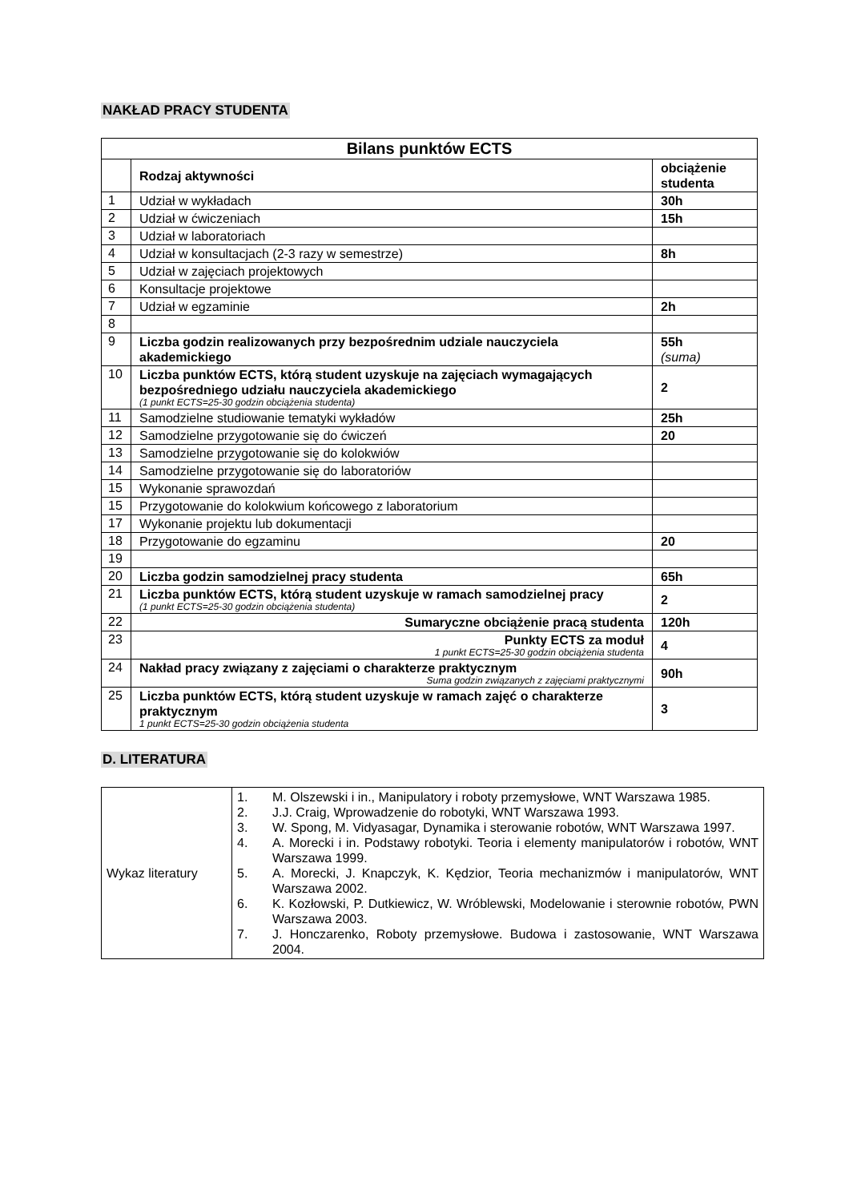NAKŁAD PRACY STUDENTA
| Bilans punktów ECTS | | |
| --- | --- | --- |
| | Rodzaj aktywności | obciążenie studenta |
| 1 | Udział w wykładach | 30h |
| 2 | Udział w ćwiczeniach | 15h |
| 3 | Udział w laboratoriach | |
| 4 | Udział w konsultacjach (2-3 razy w semestrze) | 8h |
| 5 | Udział w zajęciach projektowych | |
| 6 | Konsultacje projektowe | |
| 7 | Udział w egzaminie | 2h |
| 8 | | |
| 9 | Liczba godzin realizowanych przy bezpośrednim udziale nauczyciela akademickiego | 55h (suma) |
| 10 | Liczba punktów ECTS, którą student uzyskuje na zajęciach wymagających bezpośredniego udziału nauczyciela akademickiego (1 punkt ECTS=25-30 godzin obciążenia studenta) | 2 |
| 11 | Samodzielne studiowanie tematyki wykładów | 25h |
| 12 | Samodzielne przygotowanie się do ćwiczeń | 20 |
| 13 | Samodzielne przygotowanie się do kolokwiów | |
| 14 | Samodzielne przygotowanie się do laboratoriów | |
| 15 | Wykonanie sprawozdań | |
| 15 | Przygotowanie do kolokwium końcowego z laboratorium | |
| 17 | Wykonanie projektu lub dokumentacji | |
| 18 | Przygotowanie do egzaminu | 20 |
| 19 | | |
| 20 | Liczba godzin samodzielnej pracy studenta | 65h |
| 21 | Liczba punktów ECTS, którą student uzyskuje w ramach samodzielnej pracy (1 punkt ECTS=25-30 godzin obciążenia studenta) | 2 |
| 22 | Sumaryczne obciążenie pracą studenta | 120h |
| 23 | Punkty ECTS za moduł 1 punkt ECTS=25-30 godzin obciążenia studenta | 4 |
| 24 | Nakład pracy związany z zajęciami o charakterze praktycznym Suma godzin związanych z zajęciami praktycznymi | 90h |
| 25 | Liczba punktów ECTS, którą student uzyskuje w ramach zajęć o charakterze praktycznym 1 punkt ECTS=25-30 godzin obciążenia studenta | 3 |
D. LITERATURA
| Wykaz literatury | 1. M. Olszewski i in., Manipulatory i roboty przemysłowe, WNT Warszawa 1985. 2. J.J. Craig, Wprowadzenie do robotyki, WNT Warszawa 1993. 3. W. Spong, M. Vidyasagar, Dynamika i sterowanie robotów, WNT Warszawa 1997. 4. A. Morecki i in. Podstawy robotyki. Teoria i elementy manipulatorów i robotów, WNT Warszawa 1999. 5. A. Morecki, J. Knapczyk, K. Kędzior, Teoria mechanizmów i manipulatorów, WNT Warszawa 2002. 6. K. Kozłowski, P. Dutkiewicz, W. Wróblewski, Modelowanie i sterownie robotów, PWN Warszawa 2003. 7. J. Honczarenko, Roboty przemysłowe. Budowa i zastosowanie, WNT Warszawa 2004. |